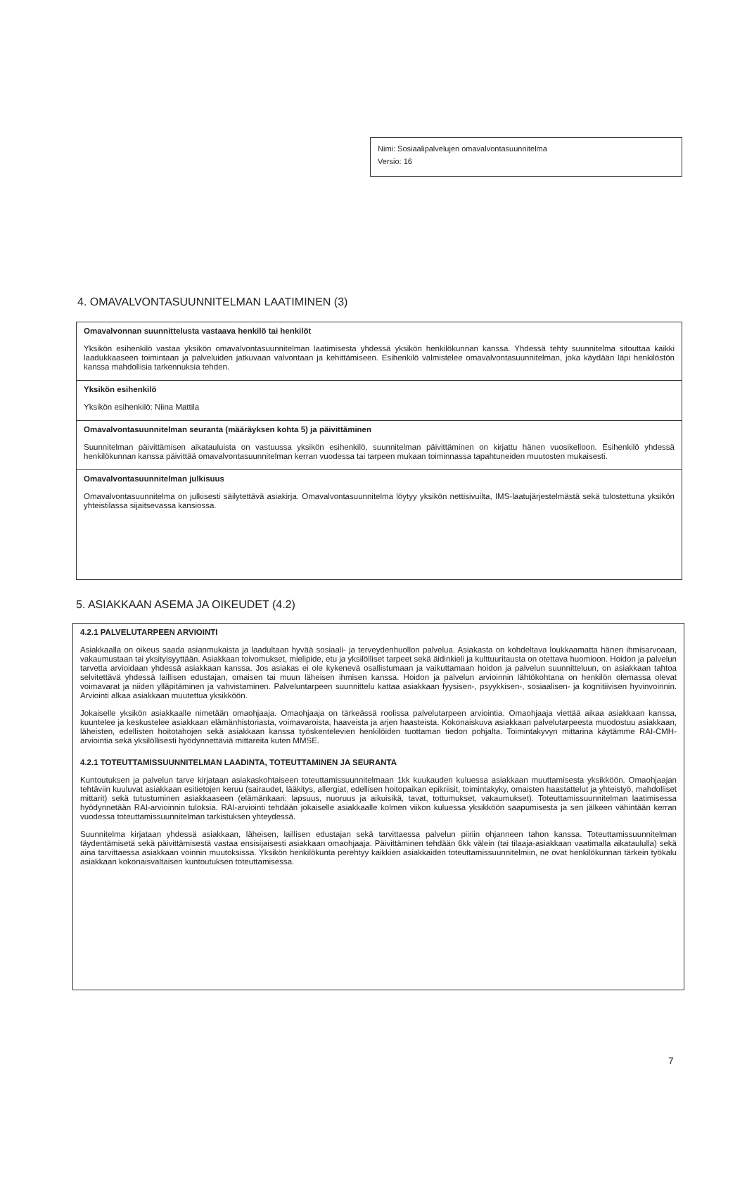Nimi: Sosiaalipalvelujen omavalvontasuunnitelma
Versio: 16
4. OMAVALVONTASUUNNITELMAN LAATIMINEN (3)
Omavalvonnan suunnittelusta vastaava henkilö tai henkilöt
Yksikön esihenkilö vastaa yksikön omavalvontasuunnitelman laatimisesta yhdessä yksikön henkilökunnan kanssa. Yhdessä tehty suunnitelma sitouttaa kaikki laadukkaaseen toimintaan ja palveluiden jatkuvaan valvontaan ja kehittämiseen. Esihenkilö valmistelee omavalvontasuunnitelman, joka käydään läpi henkilöstön kanssa mahdollisia tarkennuksia tehden.
Yksikön esihenkilö
Yksikön esihenkilö: Niina Mattila
Omavalvontasuunnitelman seuranta (määräyksen kohta 5) ja päivittäminen
Suunnitelman päivittämisen aikatauluista on vastuussa yksikön esihenkilö, suunnitelman päivittäminen on kirjattu hänen vuosikelloon. Esihenkilö yhdessä henkilökunnan kanssa päivittää omavalvontasuunnitelman kerran vuodessa tai tarpeen mukaan toiminnassa tapahtuneiden muutosten mukaisesti.
Omavalvontasuunnitelman julkisuus
Omavalvontasuunnitelma on julkisesti säilytettävä asiakirja. Omavalvontasuunnitelma löytyy yksikön nettisivuilta, IMS-laatujärjestelmästä sekä tulostettuna yksikön yhteistilassa sijaitsevassa kansiossa.
5. ASIAKKAAN ASEMA JA OIKEUDET (4.2)
4.2.1 PALVELUTARPEEN ARVIOINTI
Asiakkaalla on oikeus saada asianmukaista ja laadultaan hyvää sosiaali- ja terveydenhuollon palvelua. Asiakasta on kohdeltava loukkaamatta hänen ihmisarvoaan, vakaumustaan tai yksityisyyttään. Asiakkaan toivomukset, mielipide, etu ja yksilölliset tarpeet sekä äidinkieli ja kulttuuritausta on otettava huomioon. Hoidon ja palvelun tarvetta arvioidaan yhdessä asiakkaan kanssa. Jos asiakas ei ole kykenevä osallistumaan ja vaikuttamaan hoidon ja palvelun suunnitteluun, on asiakkaan tahtoa selvitettävä yhdessä laillisen edustajan, omaisen tai muun läheisen ihmisen kanssa. Hoidon ja palvelun arvioinnin lähtökohtana on henkilön olemassa olevat voimavarat ja niiden ylläpitäminen ja vahvistaminen. Palveluntarpeen suunnittelu kattaa asiakkaan fyysisen-, psyykkisen-, sosiaalisen- ja kognitiivisen hyvinvoinnin. Arviointi alkaa asiakkaan muutettua yksikköön.
Jokaiselle yksikön asiakkaalle nimetään omaohjaaja. Omaohjaaja on tärkeässä roolissa palvelutarpeen arviointia. Omaohjaaja viettää aikaa asiakkaan kanssa, kuuntelee ja keskustelee asiakkaan elämänhistoriasta, voimavaroista, haaveista ja arjen haasteista. Kokonaiskuva asiakkaan palvelutarpeesta muodostuu asiakkaan, läheisten, edellisten hoitotahojen sekä asiakkaan kanssa työskentelevien henkilöiden tuottaman tiedon pohjalta. Toimintakyvyn mittarina käytämme RAI-CMH-arviointia sekä yksilöllisesti hyödynnettäviä mittareita kuten MMSE.
4.2.1 TOTEUTTAMISSUUNNITELMAN LAADINTA, TOTEUTTAMINEN JA SEURANTA
Kuntoutuksen ja palvelun tarve kirjataan asiakaskohtaiseen toteuttamissuunnitelmaan 1kk kuukauden kuluessa asiakkaan muuttamisesta yksikköön. Omaohjaajan tehtäviin kuuluvat asiakkaan esitietojen keruu (sairaudet, lääkitys, allergiat, edellisen hoitopaikan epikriisit, toimintakyky, omaisten haastattelut ja yhteistyö, mahdolliset mittarit) sekä tutustuminen asiakkaaseen (elämänkaari: lapsuus, nuoruus ja aikuisikä, tavat, tottumukset, vakaumukset). Toteuttamissuunnitelman laatimisessa hyödynnetään RAI-arvioinnin tuloksia. RAI-arviointi tehdään jokaiselle asiakkaalle kolmen viikon kuluessa yksikköön saapumisesta ja sen jälkeen vähintään kerran vuodessa toteuttamissuunnitelman tarkistuksen yhteydessä.
Suunnitelma kirjataan yhdessä asiakkaan, läheisen, laillisen edustajan sekä tarvittaessa palvelun piiriin ohjanneen tahon kanssa. Toteuttamissuunnitelman täydentämisetä sekä päivittämisestä vastaa ensisijaisesti asiakkaan omaohjaaja. Päivittäminen tehdään 6kk välein (tai tilaaja-asiakkaan vaatimalla aikataululla) sekä aina tarvittaessa asiakkaan voinnin muutoksissa. Yksikön henkilökunta perehtyy kaikkien asiakkaiden toteuttamissuunnitelmiin, ne ovat henkilökunnan tärkein työkalu asiakkaan kokonaisvaltaisen kuntoutuksen toteuttamisessa.
7